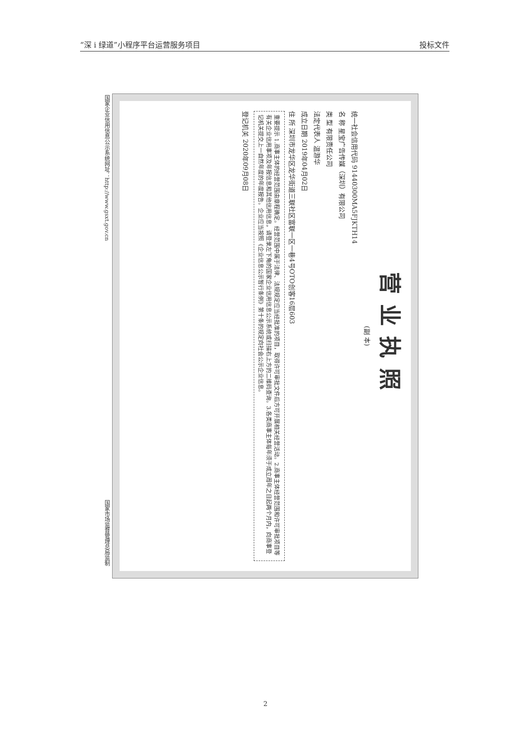“深 i 绿道”小程序平台运营服务项目 投标文件
国家企业信用信息公示系统网址：http://www.gsxt.gov.cn
营业执照
(副 本)
统一社会信用代码 91440300MA5FJKTH14
名 称 星宝广告传媒（深圳）有限公司
类 型 有限责任公司
法定代表人 温游华
成立日期 2019年04月02日
住 所 深圳市龙华区龙华街道三联社区富联一区一巷4号OTO创客16层603
重要提示 1.商事主体的经营范围由章程确定。经营范围中属于法律、法规规定应当经批准的项目，取得许可审批文件后方可开展相关经营活动。2.商事主体经营范围和许可审批项目等有关企业信用事项及年报信息和其他信用信息，请登录左下角的国家企业信用信息公示系统或扫描右上方的二维码查询。3.各类商事主体每年须于成立周年之日起两个月内，向商事登记机关提交上一自然年度的年度报告。企业应当按照《企业信息公示暂行条例》第十条的规定向社会公示企业信息。
登记机关 2020年09月08日
国家市场监督管理总局监制
2